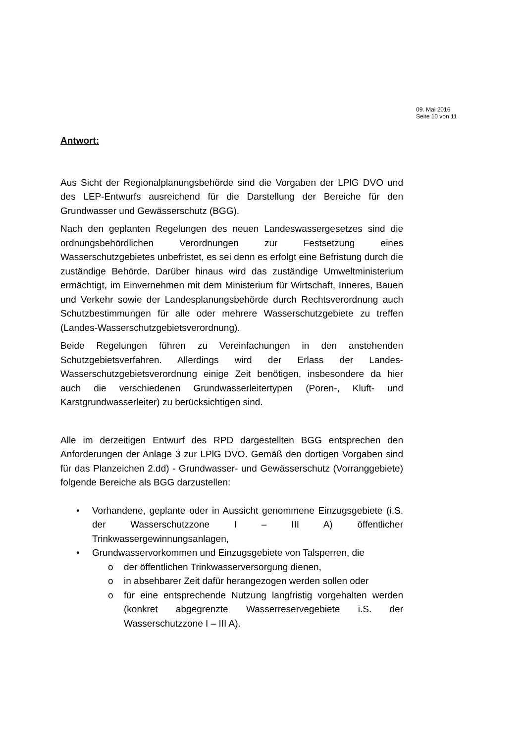09. Mai 2016
Seite 10 von 11
Antwort:
Aus Sicht der Regionalplanungsbehörde sind die Vorgaben der LPlG DVO und des LEP-Entwurfs ausreichend für die Darstellung der Bereiche für den Grundwasser und Gewässerschutz (BGG).
Nach den geplanten Regelungen des neuen Landeswassergesetzes sind die ordnungsbehördlichen Verordnungen zur Festsetzung eines Wasserschutzgebietes unbefristet, es sei denn es erfolgt eine Befristung durch die zuständige Behörde. Darüber hinaus wird das zuständige Umweltministerium ermächtigt, im Einvernehmen mit dem Ministerium für Wirtschaft, Inneres, Bauen und Verkehr sowie der Landesplanungsbehörde durch Rechtsverordnung auch Schutzbestimmungen für alle oder mehrere Wasserschutzgebiete zu treffen (Landes-Wasserschutzgebietsverordnung).
Beide Regelungen führen zu Vereinfachungen in den anstehenden Schutzgebietsverfahren. Allerdings wird der Erlass der Landes-Wasserschutzgebietsverordnung einige Zeit benötigen, insbesondere da hier auch die verschiedenen Grundwasserleitertypen (Poren-, Kluft- und Karstgrundwasserleiter) zu berücksichtigen sind.
Alle im derzeitigen Entwurf des RPD dargestellten BGG entsprechen den Anforderungen der Anlage 3 zur LPlG DVO. Gemäß den dortigen Vorgaben sind für das Planzeichen 2.dd) - Grundwasser- und Gewässerschutz (Vorranggebiete) folgende Bereiche als BGG darzustellen:
• Vorhandene, geplante oder in Aussicht genommene Einzugsgebiete (i.S. der Wasserschutzzone I – III A) öffentlicher Trinkwassergewinnungsanlagen,
• Grundwasservorkommen und Einzugsgebiete von Talsperren, die
o der öffentlichen Trinkwasserversorgung dienen,
o in absehbarer Zeit dafür herangezogen werden sollen oder
o für eine entsprechende Nutzung langfristig vorgehalten werden (konkret abgegrenzte Wasserreservegebiete i.S. der Wasserschutzzone I – III A).